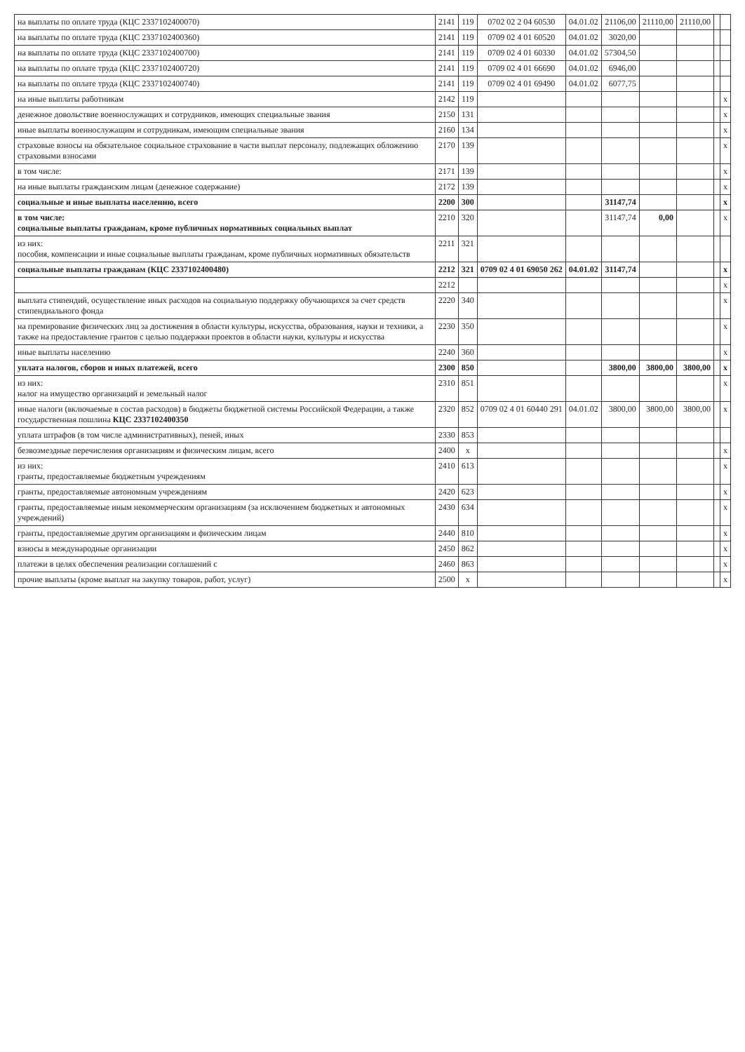| на выплаты по оплате труда (КЦС 2337102400070) | 2141 | 119 | 0702 02 2 04 60530 | 04.01.02 | 21106,00 | 21110,00 | 21110,00 | | |
| на выплаты по оплате труда (КЦС 2337102400360) | 2141 | 119 | 0709 02 4 01 60520 | 04.01.02 | 3020,00 | | | | |
| на выплаты по оплате труда (КЦС 2337102400700) | 2141 | 119 | 0709 02 4 01 60330 | 04.01.02 | 57304,50 | | | | |
| на выплаты по оплате труда (КЦС 2337102400720) | 2141 | 119 | 0709 02 4 01 66690 | 04.01.02 | 6946,00 | | | | |
| на выплаты по оплате труда (КЦС 2337102400740) | 2141 | 119 | 0709 02 4 01 69490 | 04.01.02 | 6077,75 | | | | |
| на иные выплаты работникам | 2142 | 119 | | | | | | | x |
| денежное довольствие военнослужащих и сотрудников, имеющих специальные звания | 2150 | 131 | | | | | | | x |
| иные выплаты военнослужащим и сотрудникам, имеющим специальные звания | 2160 | 134 | | | | | | | x |
| страховые взносы на обязательное социальное страхование в части выплат персоналу, подлежащих обложению страховыми взносами | 2170 | 139 | | | | | | | x |
| в том числе: | 2171 | 139 | | | | | | | x |
| на иные выплаты гражданским лицам (денежное содержание) | 2172 | 139 | | | | | | | x |
| социальные и иные выплаты населению, всего | 2200 | 300 | | | 31147,74 | | | | x |
| в том числе: социальные выплаты гражданам, кроме публичных нормативных социальных выплат | 2210 | 320 | | | 31147,74 | 0,00 | | | x |
| из них: пособия, компенсации и иные социальные выплаты гражданам, кроме публичных нормативных обязательств | 2211 | 321 | | | | | | | |
| социальные выплаты гражданам (КЦС 2337102400480) | 2212 | 321 | 0709 02 4 01 69050 262 | 04.01.02 | 31147,74 | | | | x |
| | 2212 | | | | | | | | x |
| выплата стипендий, осуществление иных расходов на социальную поддержку обучающихся за счет средств стипендиального фонда | 2220 | 340 | | | | | | | x |
| на премирование физических лиц за достижения в области культуры, искусства, образования, науки и техники, а также на предоставление грантов с целью поддержки проектов в области науки, культуры и искусства | 2230 | 350 | | | | | | | x |
| иные выплаты населению | 2240 | 360 | | | | | | | x |
| уплата налогов, сборов и иных платежей, всего | 2300 | 850 | | | 3800,00 | 3800,00 | 3800,00 | | x |
| из них: налог на имущество организаций и земельный налог | 2310 | 851 | | | | | | | x |
| иные налоги (включаемые в состав расходов) в бюджеты бюджетной системы Российской Федерации, а также государственная пошлина КЦС 2337102400350 | 2320 | 852 | 0709 02 4 01 60440 291 | 04.01.02 | 3800,00 | 3800,00 | 3800,00 | | x |
| уплата штрафов (в том числе административных), пеней, иных | 2330 | 853 | | | | | | | |
| безвозмездные перечисления организациям и физическим лицам, всего | 2400 | x | | | | | | | x |
| из них: гранты, предоставляемые бюджетным учреждениям | 2410 | 613 | | | | | | | x |
| гранты, предоставляемые автономным учреждениям | 2420 | 623 | | | | | | | x |
| гранты, предоставляемые иным некоммерческим организациям (за исключением бюджетных и автономных учреждений) | 2430 | 634 | | | | | | | x |
| гранты, предоставляемые другим организациям и физическим лицам | 2440 | 810 | | | | | | | x |
| взносы в международные организации | 2450 | 862 | | | | | | | x |
| платежи в целях обеспечения реализации соглашений с | 2460 | 863 | | | | | | | x |
| прочие выплаты (кроме выплат на закупку товаров, работ, услуг) | 2500 | x | | | | | | | x |